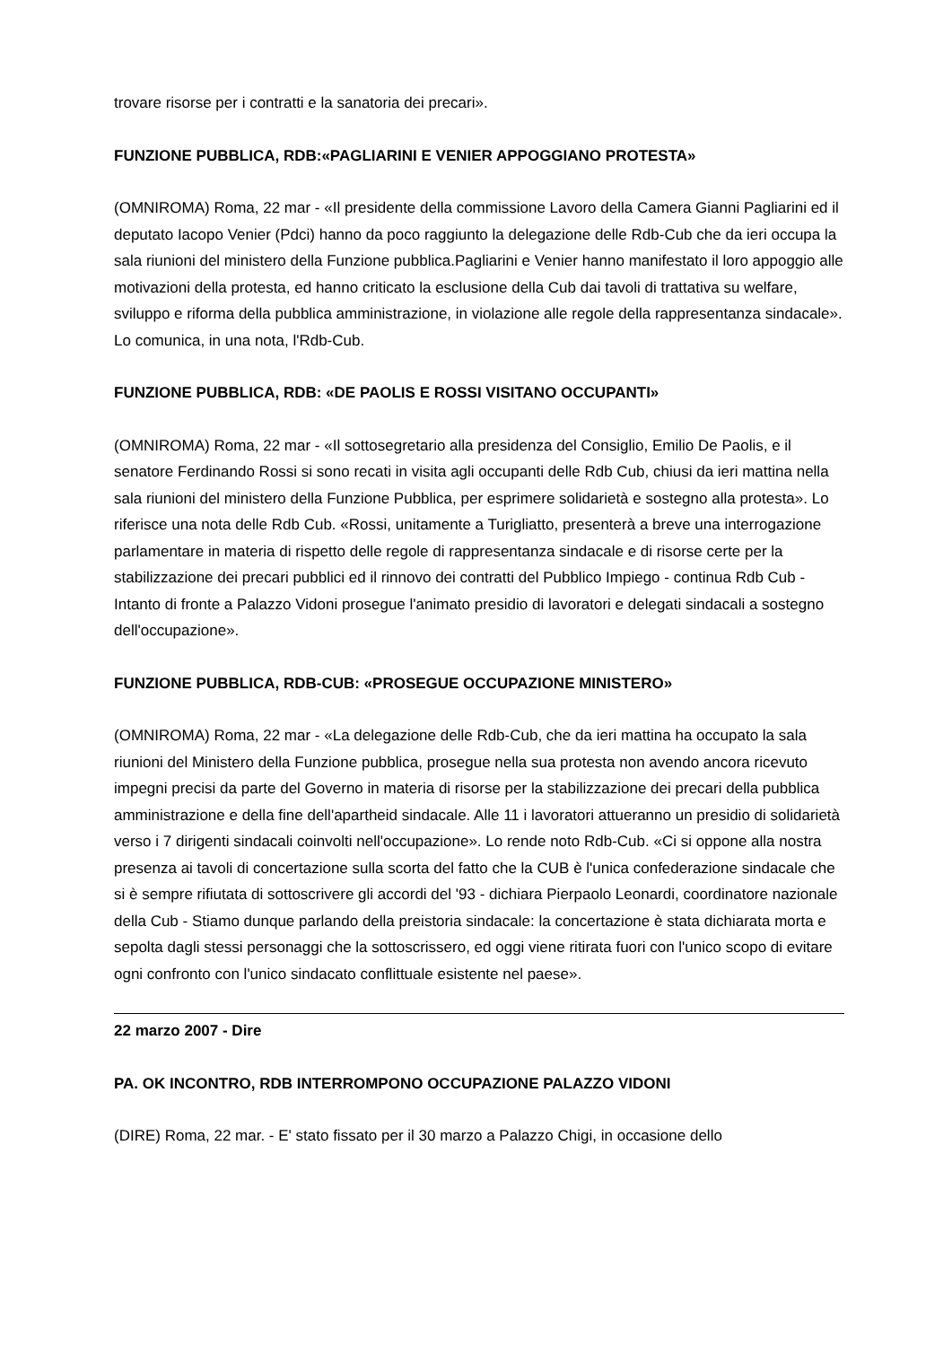trovare risorse per i contratti e la sanatoria dei precari».
FUNZIONE PUBBLICA, RDB:«PAGLIARINI E VENIER APPOGGIANO PROTESTA»
(OMNIROMA) Roma, 22 mar - «Il presidente della commissione Lavoro della Camera Gianni Pagliarini ed il deputato Iacopo Venier (Pdci) hanno da poco raggiunto la delegazione delle Rdb-Cub che da ieri occupa la sala riunioni del ministero della Funzione pubblica.Pagliarini e Venier hanno manifestato il loro appoggio alle motivazioni della protesta, ed hanno criticato la esclusione della Cub dai tavoli di trattativa su welfare, sviluppo e riforma della pubblica amministrazione, in violazione alle regole della rappresentanza sindacale». Lo comunica, in una nota, l'Rdb-Cub.
FUNZIONE PUBBLICA, RDB: «DE PAOLIS E ROSSI VISITANO OCCUPANTI»
(OMNIROMA) Roma, 22 mar - «Il sottosegretario alla presidenza del Consiglio, Emilio De Paolis, e il senatore Ferdinando Rossi si sono recati in visita agli occupanti delle Rdb Cub, chiusi da ieri mattina nella sala riunioni del ministero della Funzione Pubblica, per esprimere solidarietà e sostegno alla protesta». Lo riferisce una nota delle Rdb Cub. «Rossi, unitamente a Turigliatto, presenterà a breve una interrogazione parlamentare in materia di rispetto delle regole di rappresentanza sindacale e di risorse certe per la stabilizzazione dei precari pubblici ed il rinnovo dei contratti del Pubblico Impiego - continua Rdb Cub - Intanto di fronte a Palazzo Vidoni prosegue l'animato presidio di lavoratori e delegati sindacali a sostegno dell'occupazione».
FUNZIONE PUBBLICA, RDB-CUB: «PROSEGUE OCCUPAZIONE MINISTERO»
(OMNIROMA) Roma, 22 mar - «La delegazione delle Rdb-Cub, che da ieri mattina ha occupato la sala riunioni del Ministero della Funzione pubblica, prosegue nella sua protesta non avendo ancora ricevuto impegni precisi da parte del Governo in materia di risorse per la stabilizzazione dei precari della pubblica amministrazione e della fine dell'apartheid sindacale. Alle 11 i lavoratori attueranno un presidio di solidarietà verso i 7 dirigenti sindacali coinvolti nell'occupazione». Lo rende noto Rdb-Cub. «Ci si oppone alla nostra presenza ai tavoli di concertazione sulla scorta del fatto che la CUB è l'unica confederazione sindacale che si è sempre rifiutata di sottoscrivere gli accordi del '93 - dichiara Pierpaolo Leonardi, coordinatore nazionale della Cub - Stiamo dunque parlando della preistoria sindacale: la concertazione è stata dichiarata morta e sepolta dagli stessi personaggi che la sottoscrissero, ed oggi viene ritirata fuori con l'unico scopo di evitare ogni confronto con l'unico sindacato conflittuale esistente nel paese».
22 marzo 2007 - Dire
PA. OK INCONTRO, RDB INTERROMPONO OCCUPAZIONE PALAZZO VIDONI
(DIRE) Roma, 22 mar. - E' stato fissato per il 30 marzo a Palazzo Chigi, in occasione dello